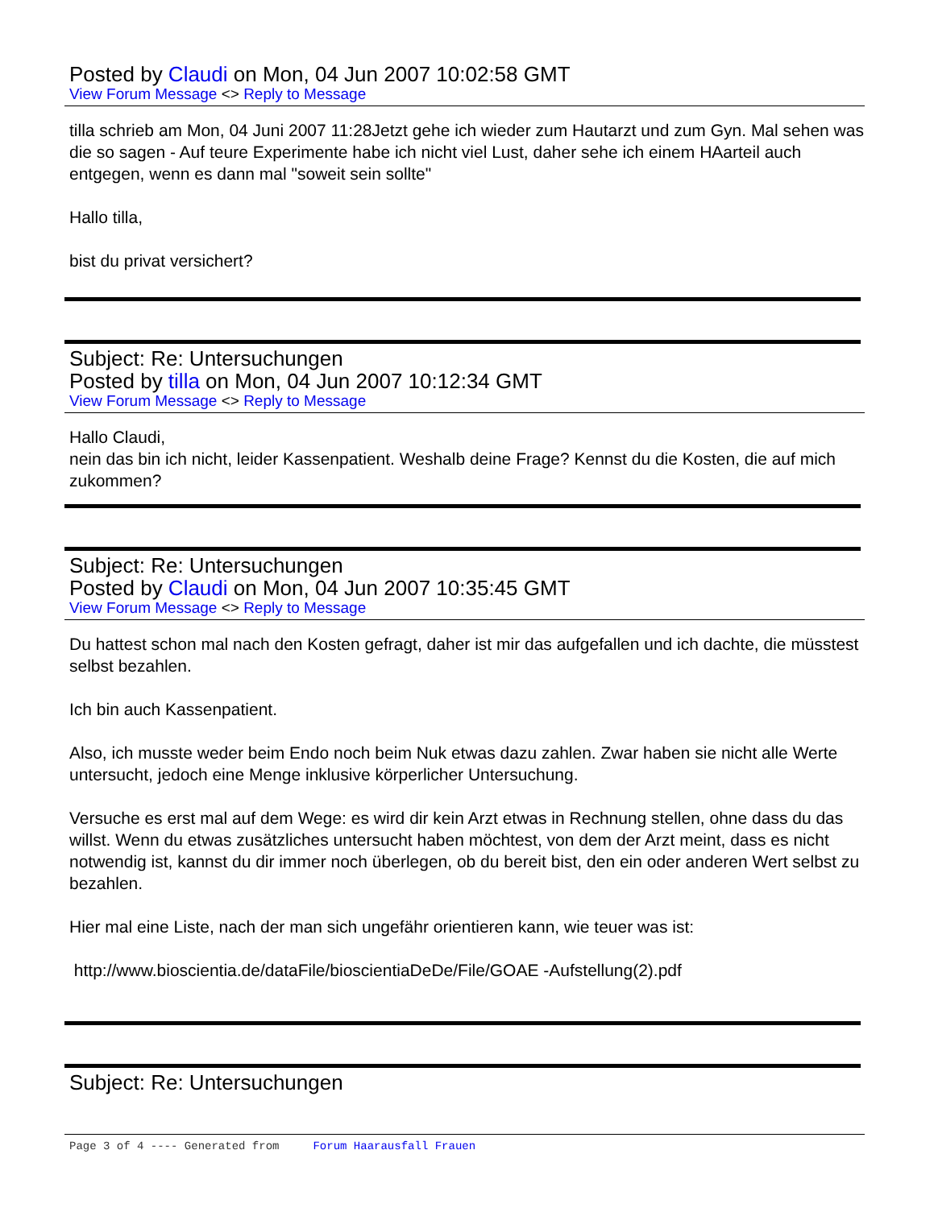Posted by Claudi on Mon, 04 Jun 2007 10:02:58 GMT
View Forum Message <> Reply to Message
tilla schrieb am Mon, 04 Juni 2007 11:28Jetzt gehe ich wieder zum Hautarzt und zum Gyn. Mal sehen was die so sagen - Auf teure Experimente habe ich nicht viel Lust, daher sehe ich einem HAarteil auch entgegen, wenn es dann mal "soweit sein sollte"
Hallo tilla,
bist du privat versichert?
Subject: Re: Untersuchungen
Posted by tilla on Mon, 04 Jun 2007 10:12:34 GMT
View Forum Message <> Reply to Message
Hallo Claudi,
nein das bin ich nicht, leider Kassenpatient. Weshalb deine Frage? Kennst du die Kosten, die auf mich zukommen?
Subject: Re: Untersuchungen
Posted by Claudi on Mon, 04 Jun 2007 10:35:45 GMT
View Forum Message <> Reply to Message
Du hattest schon mal nach den Kosten gefragt, daher ist mir das aufgefallen und ich dachte, die müsstest selbst bezahlen.
Ich bin auch Kassenpatient.
Also, ich musste weder beim Endo noch beim Nuk etwas dazu zahlen. Zwar haben sie nicht alle Werte untersucht, jedoch eine Menge inklusive körperlicher Untersuchung.
Versuche es erst mal auf dem Wege: es wird dir kein Arzt etwas in Rechnung stellen, ohne dass du das willst. Wenn du etwas zusätzliches untersucht haben möchtest, von dem der Arzt meint, dass es nicht notwendig ist, kannst du dir immer noch überlegen, ob du bereit bist, den ein oder anderen Wert selbst zu bezahlen.
Hier mal eine Liste, nach der man sich ungefähr orientieren kann, wie teuer was ist:
http://www.bioscientia.de/dataFile/bioscientiaDeDe/File/GOAE -Aufstellung(2).pdf
Subject: Re: Untersuchungen
Page 3 of 4 ---- Generated from Forum Haarausfall Frauen